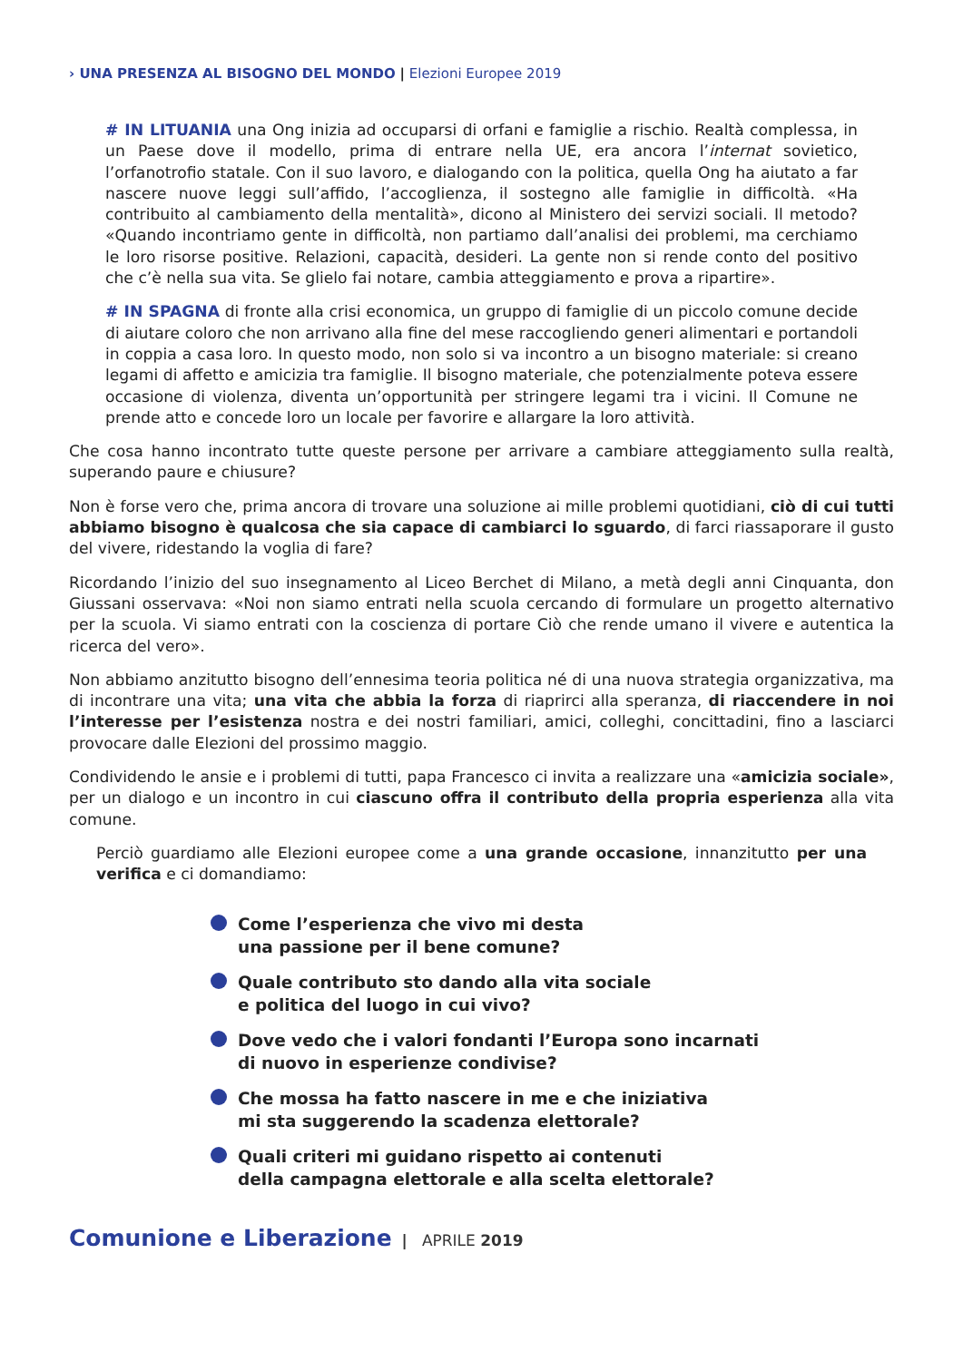› UNA PRESENZA AL BISOGNO DEL MONDO | Elezioni Europee 2019
# IN LITUANIA una Ong inizia ad occuparsi di orfani e famiglie a rischio. Realtà complessa, in un Paese dove il modello, prima di entrare nella UE, era ancora l’internat sovietico, l’orfanotrofio statale. Con il suo lavoro, e dialogando con la politica, quella Ong ha aiutato a far nascere nuove leggi sull’affido, l’accoglienza, il sostegno alle famiglie in difficoltà. «Ha contribuito al cambiamento della mentalità», dicono al Ministero dei servizi sociali. Il metodo? «Quando incontriamo gente in difficoltà, non partiamo dall’analisi dei problemi, ma cerchiamo le loro risorse positive. Relazioni, capacità, desideri. La gente non si rende conto del positivo che c’è nella sua vita. Se glielo fai notare, cambia atteggiamento e prova a ripartire».
# IN SPAGNA di fronte alla crisi economica, un gruppo di famiglie di un piccolo comune decide di aiutare coloro che non arrivano alla fine del mese raccogliendo generi alimentari e portandoli in coppia a casa loro. In questo modo, non solo si va incontro a un bisogno materiale: si creano legami di affetto e amicizia tra famiglie. Il bisogno materiale, che potenzialmente poteva essere occasione di violenza, diventa un’opportunità per stringere legami tra i vicini. Il Comune ne prende atto e concede loro un locale per favorire e allargare la loro attività.
Che cosa hanno incontrato tutte queste persone per arrivare a cambiare atteggiamento sulla realtà, superando paure e chiusure?
Non è forse vero che, prima ancora di trovare una soluzione ai mille problemi quotidiani, ciò di cui tutti abbiamo bisogno è qualcosa che sia capace di cambiarci lo sguardo, di farci riassaporare il gusto del vivere, ridestando la voglia di fare?
Ricordando l’inizio del suo insegnamento al Liceo Berchet di Milano, a metà degli anni Cinquanta, don Giussani osservava: «Noi non siamo entrati nella scuola cercando di formulare un progetto alternativo per la scuola. Vi siamo entrati con la coscienza di portare Ciò che rende umano il vivere e autentica la ricerca del vero».
Non abbiamo anzitutto bisogno dell’ennesima teoria politica né di una nuova strategia organizzativa, ma di incontrare una vita; una vita che abbia la forza di riaprirci alla speranza, di riaccendere in noi l’interesse per l’esistenza nostra e dei nostri familiari, amici, colleghi, concittadini, fino a lasciarci provocare dalle Elezioni del prossimo maggio.
Condividendo le ansie e i problemi di tutti, papa Francesco ci invita a realizzare una «amicizia sociale», per un dialogo e un incontro in cui ciascuno offra il contributo della propria esperienza alla vita comune.
Perciò guardiamo alle Elezioni europee come a una grande occasione, innanzitutto per una verifica e ci domandiamo:
Come l’esperienza che vivo mi desta
una passione per il bene comune?
Quale contributo sto dando alla vita sociale
e politica del luogo in cui vivo?
Dove vedo che i valori fondanti l’Europa sono incarnati
di nuovo in esperienze condivise?
Che mossa ha fatto nascere in me e che iniziativa
mi sta suggerendo la scadenza elettorale?
Quali criteri mi guidano rispetto ai contenuti
della campagna elettorale e alla scelta elettorale?
Comunione e Liberazione | APRILE 2019